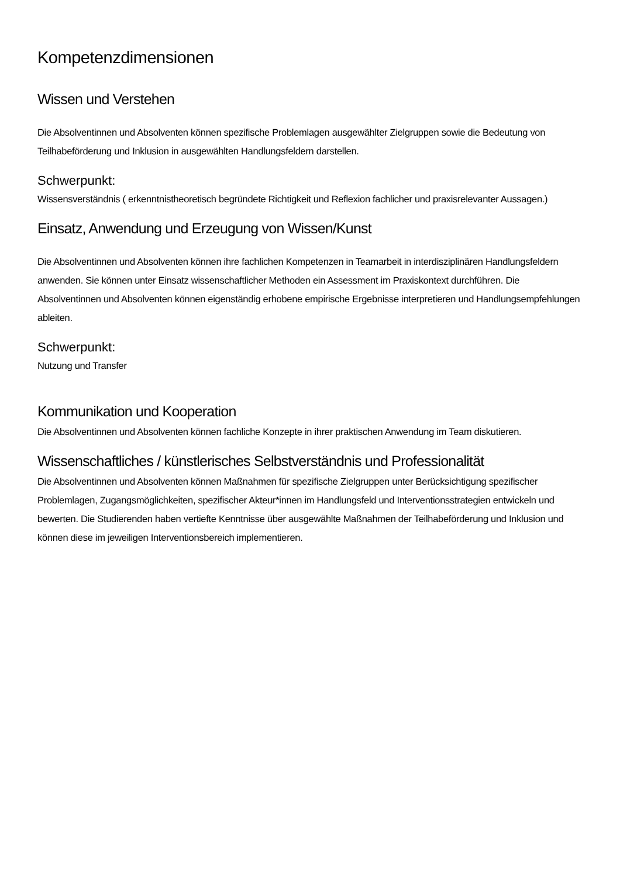Kompetenzdimensionen
Wissen und Verstehen
Die Absolventinnen und Absolventen können spezifische Problemlagen ausgewählter Zielgruppen sowie die Bedeutung von Teilhabeförderung und Inklusion in ausgewählten Handlungsfeldern darstellen.
Schwerpunkt:
Wissensverständnis ( erkenntnistheoretisch begründete Richtigkeit und Reflexion fachlicher und praxisrelevanter Aussagen.)
Einsatz, Anwendung und Erzeugung von Wissen/Kunst
Die Absolventinnen und Absolventen können ihre fachlichen Kompetenzen in Teamarbeit in interdisziplinären Handlungsfeldern anwenden. Sie können unter Einsatz wissenschaftlicher Methoden ein Assessment im Praxiskontext durchführen. Die Absolventinnen und Absolventen können eigenständig erhobene empirische Ergebnisse interpretieren und Handlungsempfehlungen ableiten.
Schwerpunkt:
Nutzung und Transfer
Kommunikation und Kooperation
Die Absolventinnen und Absolventen können fachliche Konzepte in ihrer praktischen Anwendung im Team diskutieren.
Wissenschaftliches / künstlerisches Selbstverständnis und Professionalität
Die Absolventinnen und Absolventen können Maßnahmen für spezifische Zielgruppen unter Berücksichtigung spezifischer Problemlagen, Zugangsmöglichkeiten, spezifischer Akteur*innen im Handlungsfeld und Interventionsstrategien entwickeln und bewerten. Die Studierenden haben vertiefte Kenntnisse über ausgewählte Maßnahmen der Teilhabeförderung und Inklusion und können diese im jeweiligen Interventionsbereich implementieren.